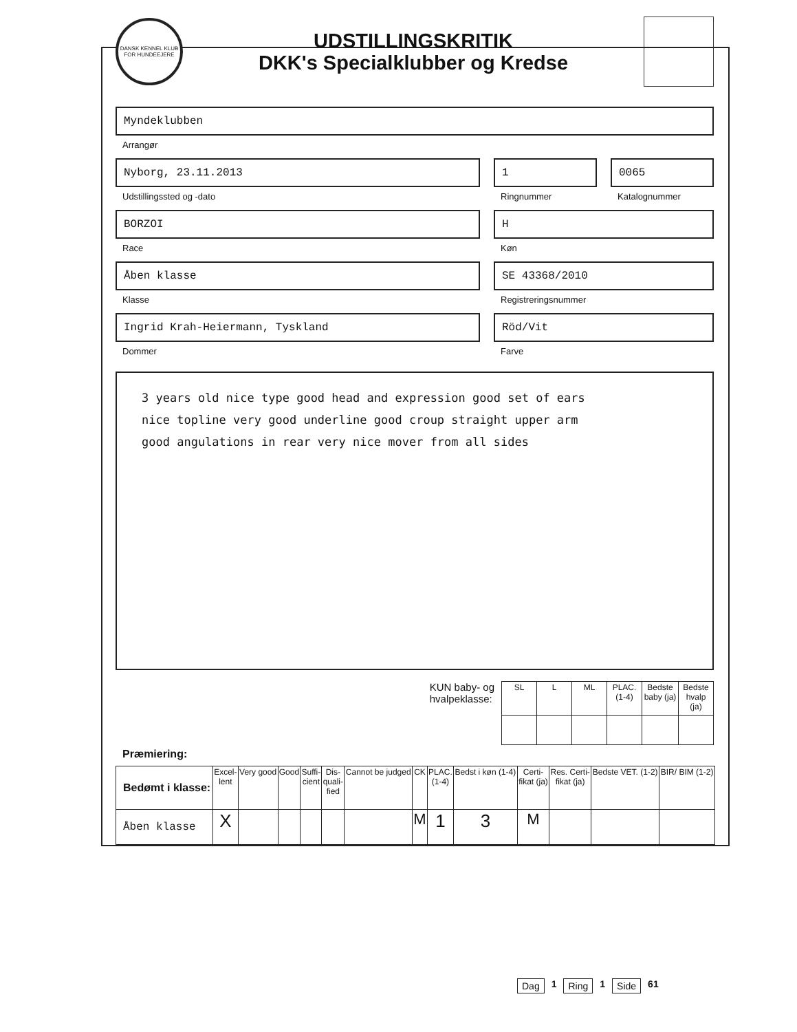DANSK KENNEL KLUB
FOR HUNDEEJERE
UDSTILLINGSKRITIK
DKK's Specialklubber og Kredse
Myndeklubben
Arrangør
Nyborg, 23.11.2013
Udstillingssted og -dato
1
Ringnummer
0065
Katalognummer
BORZOI
Race
H
Køn
Åben klasse
Klasse
SE 43368/2010
Registreringsnummer
Ingrid Krah-Heiermann, Tyskland
Dommer
Röd/Vit
Farve
3 years old nice type good head and expression good set of ears
nice topline very good underline good croup straight upper arm
good angulations in rear very nice mover from all sides
KUN baby- og
hvalpeklasse:
| SL | L | ML | PLAC. (1-4) | Bedste baby (ja) | Bedste hvalp (ja) |
| --- | --- | --- | --- | --- | --- |
Præmiering:
| Bedømt i klasse: | Excel- lent | Very good | Good | Suffi- cient | Dis- quali- fied | Cannot be judged | CK | PLAC. (1-4) | Bedst i køn (1-4) | Certi- fikat (ja) | Res. Certi- fikat (ja) | Bedste VET. (1-2) | BIR/ BIM (1-2) |
| --- | --- | --- | --- | --- | --- | --- | --- | --- | --- | --- | --- | --- | --- |
| Åben klasse | X | | | | | | M | 1 | 3 | M | | | |
Dag 1 Ring 1 Side 61